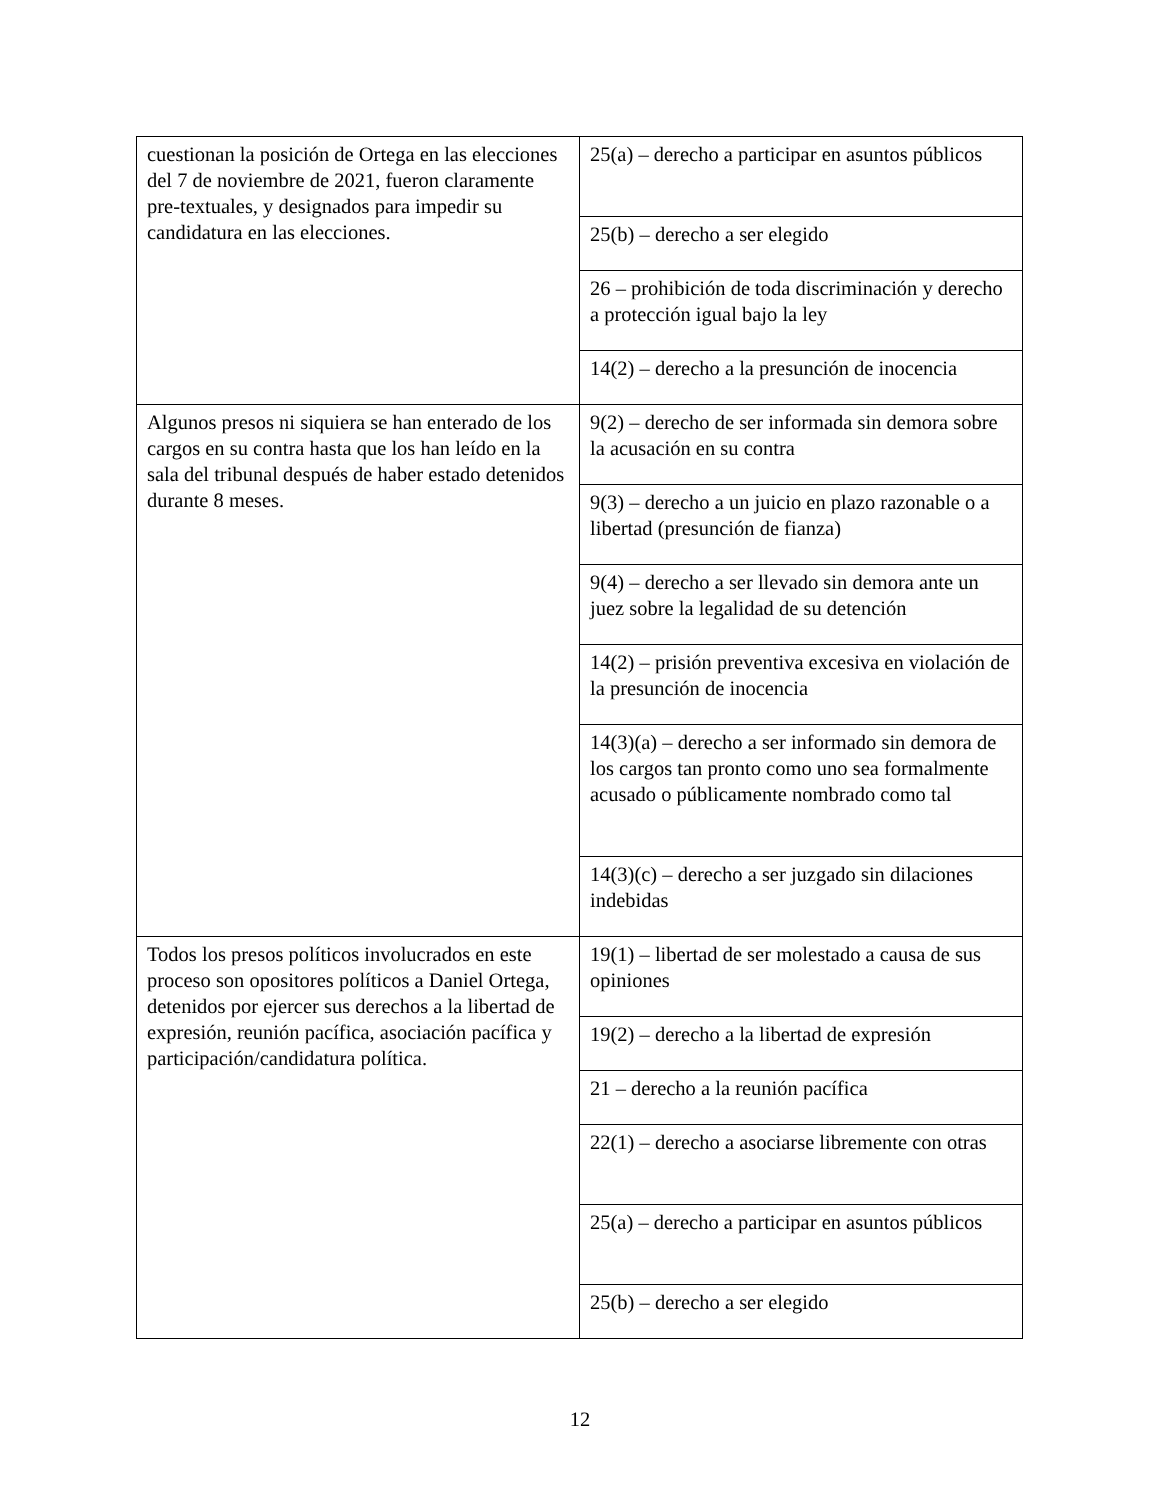| cuestionan la posición de Ortega en las elecciones del 7 de noviembre de 2021, fueron claramente pre-textuales, y designados para impedir su candidatura en las elecciones. | 25(a) – derecho a participar en asuntos públicos |
| | 25(b) – derecho a ser elegido |
| | 26 – prohibición de toda discriminación y derecho a protección igual bajo la ley |
| | 14(2) – derecho a la presunción de inocencia |
| Algunos presos ni siquiera se han enterado de los cargos en su contra hasta que los han leído en la sala del tribunal después de haber estado detenidos durante 8 meses. | 9(2) – derecho de ser informada sin demora sobre la acusación en su contra |
| | 9(3) – derecho a un juicio en plazo razonable o a libertad (presunción de fianza) |
| | 9(4) – derecho a ser llevado sin demora ante un juez sobre la legalidad de su detención |
| | 14(2) – prisión preventiva excesiva en violación de la presunción de inocencia |
| | 14(3)(a) – derecho a ser informado sin demora de los cargos tan pronto como uno sea formalmente acusado o públicamente nombrado como tal |
| | 14(3)(c) – derecho a ser juzgado sin dilaciones indebidas |
| Todos los presos políticos involucrados en este proceso son opositores políticos a Daniel Ortega, detenidos por ejercer sus derechos a la libertad de expresión, reunión pacífica, asociación pacífica y participación/candidatura política. | 19(1) – libertad de ser molestado a causa de sus opiniones |
| | 19(2) – derecho a la libertad de expresión |
| | 21 – derecho a la reunión pacífica |
| | 22(1) – derecho a asociarse libremente con otras |
| | 25(a) – derecho a participar en asuntos públicos |
| | 25(b) – derecho a ser elegido |
12